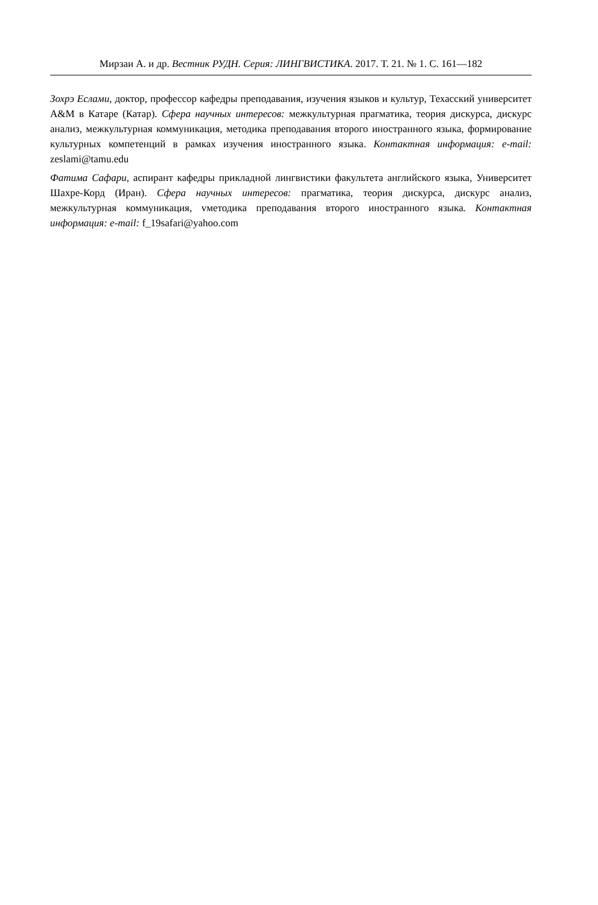Мирзаи А. и др. Вестник РУДН. Серия: ЛИНГВИСТИКА. 2017. Т. 21. № 1. С. 161—182
Зохрэ Еслами, доктор, профессор кафедры преподавания, изучения языков и культур, Техасский университет A&M в Катаре (Катар). Сфера научных интересов: межкультурная прагматика, теория дискурса, дискурс анализ, межкультурная коммуникация, методика преподавания второго иностранного языка, формирование культурных компетенций в рамках изучения иностранного языка. Контактная информация: e-mail: zeslami@tamu.edu
Фатима Сафари, аспирант кафедры прикладной лингвистики факультета английского языка, Университет Шахре-Корд (Иран). Сфера научных интересов: прагматика, теория дискурса, дискурс анализ, межкультурная коммуникация, vметодика преподавания второго иностранного языка. Контактная информация: e-mail: f_19safari@yahoo.com